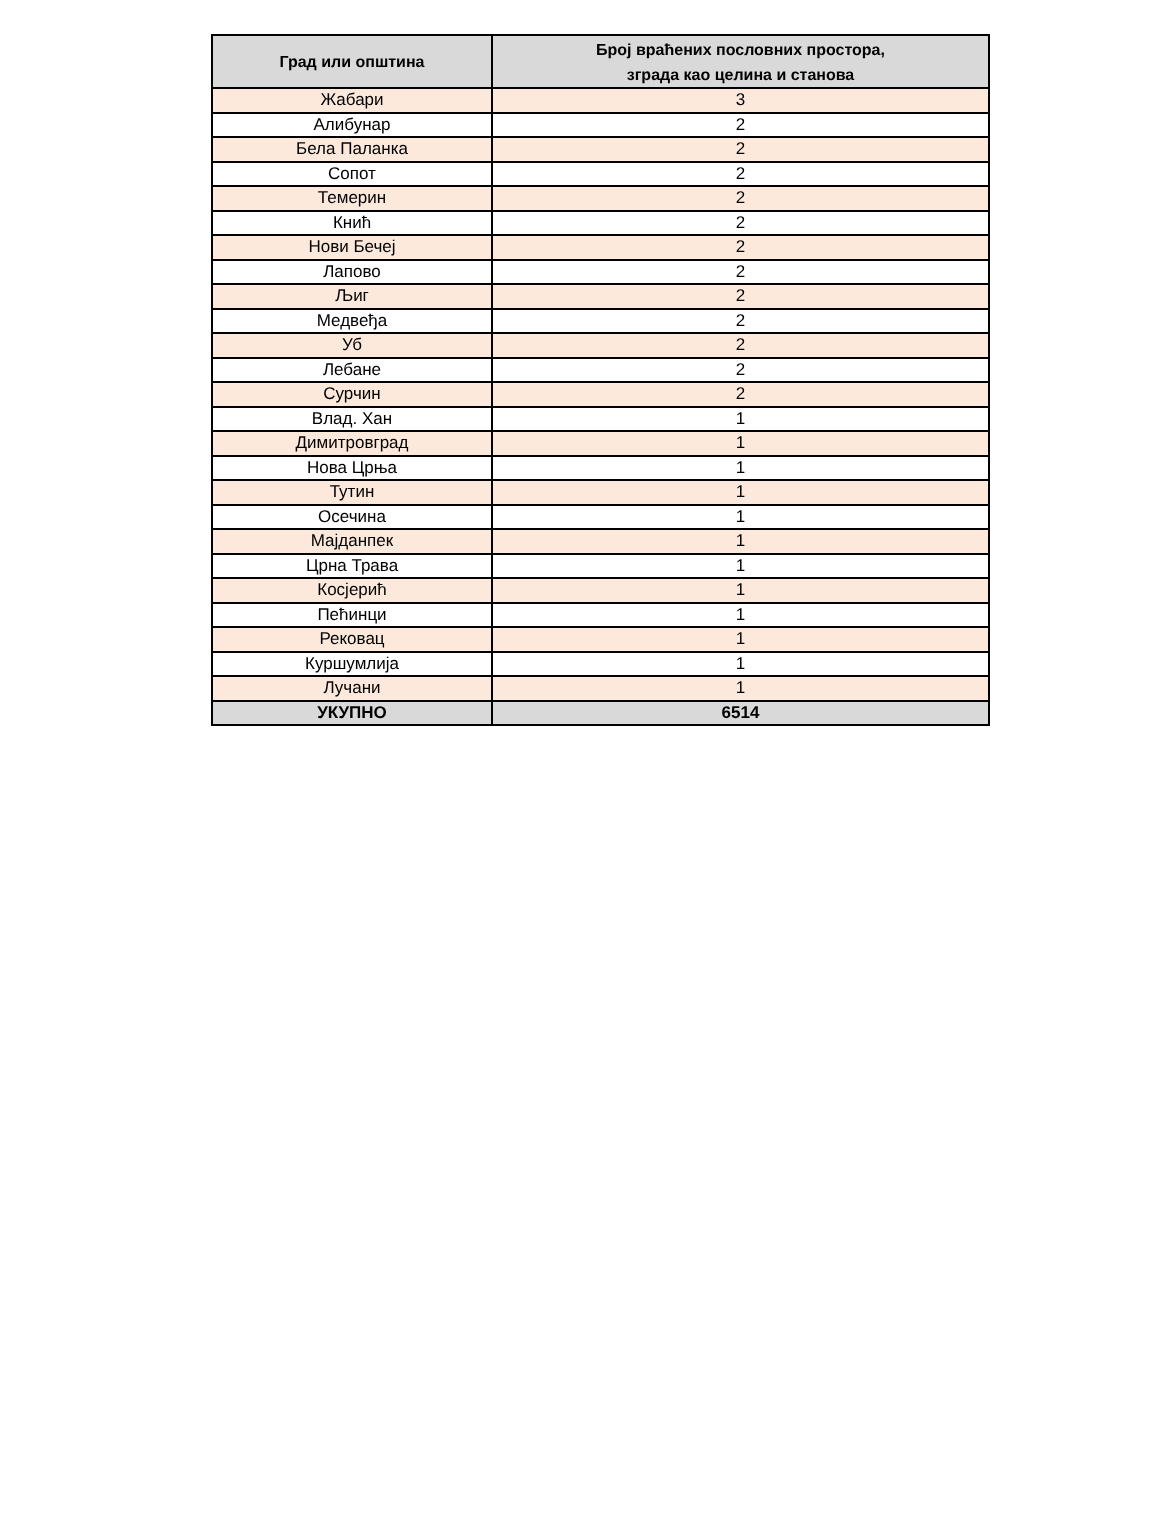| Град или општина | Број враћених пословних простора, зграда као целина и станова |
| --- | --- |
| Жабари | 3 |
| Алибунар | 2 |
| Бела Паланка | 2 |
| Сопот | 2 |
| Темерин | 2 |
| Кнић | 2 |
| Нови Бечеј | 2 |
| Лапово | 2 |
| Љиг | 2 |
| Медвеђа | 2 |
| Уб | 2 |
| Лебане | 2 |
| Сурчин | 2 |
| Влад. Хан | 1 |
| Димитровград | 1 |
| Нова Црња | 1 |
| Тутин | 1 |
| Осечина | 1 |
| Мајданпек | 1 |
| Црна Трава | 1 |
| Косјерић | 1 |
| Пећинци | 1 |
| Рековац | 1 |
| Куршумлија | 1 |
| Лучани | 1 |
| УКУПНО | 6514 |